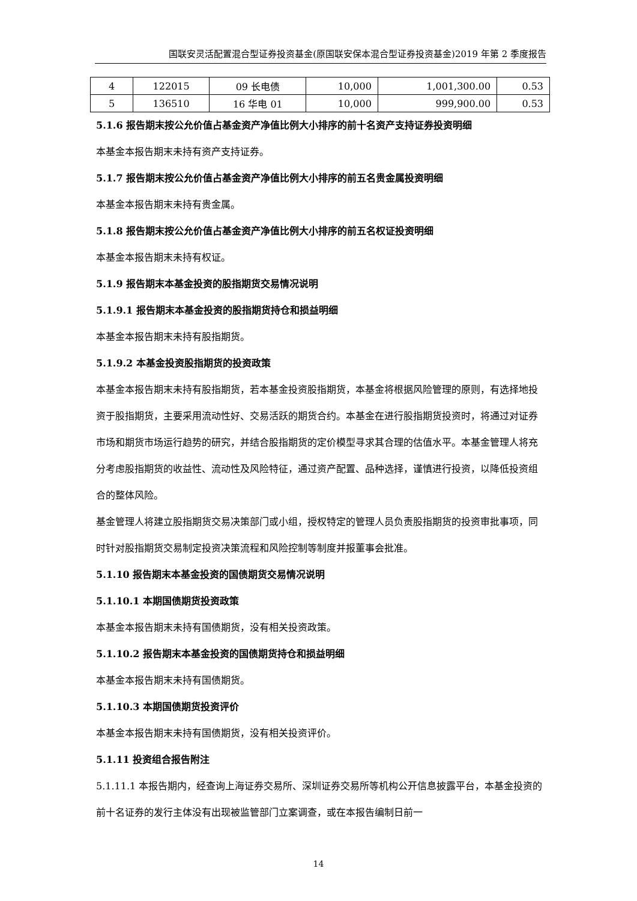国联安灵活配置混合型证券投资基金(原国联安保本混合型证券投资基金)2019 年第 2 季度报告
| 4 | 122015 | 09 长电债 | 10,000 | 1,001,300.00 | 0.53 |
| 5 | 136510 | 16 华电 01 | 10,000 | 999,900.00 | 0.53 |
5.1.6 报告期末按公允价值占基金资产净值比例大小排序的前十名资产支持证券投资明细
本基金本报告期末未持有资产支持证券。
5.1.7 报告期末按公允价值占基金资产净值比例大小排序的前五名贵金属投资明细
本基金本报告期末未持有贵金属。
5.1.8 报告期末按公允价值占基金资产净值比例大小排序的前五名权证投资明细
本基金本报告期末未持有权证。
5.1.9 报告期末本基金投资的股指期货交易情况说明
5.1.9.1 报告期末本基金投资的股指期货持仓和损益明细
本基金本报告期末未持有股指期货。
5.1.9.2 本基金投资股指期货的投资政策
本基金本报告期末未持有股指期货，若本基金投资股指期货，本基金将根据风险管理的原则，有选择地投资于股指期货，主要采用流动性好、交易活跃的期货合约。本基金在进行股指期货投资时，将通过对证券市场和期货市场运行趋势的研究，并结合股指期货的定价模型寻求其合理的估值水平。本基金管理人将充分考虑股指期货的收益性、流动性及风险特征，通过资产配置、品种选择，谨慎进行投资，以降低投资组合的整体风险。
基金管理人将建立股指期货交易决策部门或小组，授权特定的管理人员负责股指期货的投资审批事项，同时针对股指期货交易制定投资决策流程和风险控制等制度并报董事会批准。
5.1.10 报告期末本基金投资的国债期货交易情况说明
5.1.10.1 本期国债期货投资政策
本基金本报告期末未持有国债期货，没有相关投资政策。
5.1.10.2 报告期末本基金投资的国债期货持仓和损益明细
本基金本报告期末未持有国债期货。
5.1.10.3 本期国债期货投资评价
本基金本报告期末未持有国债期货，没有相关投资评价。
5.1.11 投资组合报告附注
5.1.11.1 本报告期内，经查询上海证券交易所、深圳证券交易所等机构公开信息披露平台，本基金投资的前十名证券的发行主体没有出现被监管部门立案调查，或在本报告编制日前一
14